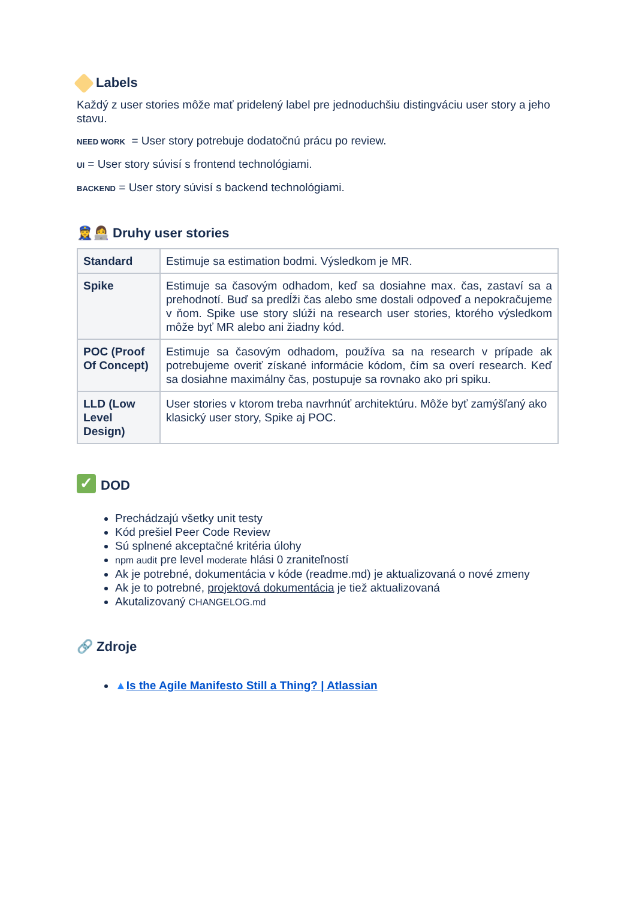Labels
Každý z user stories môže mať pridelený label pre jednoduchšiu distingváciu user story a jeho stavu.
NEED WORK = User story potrebuje dodatočnú prácu po review.
UI = User story súvisí s frontend technológiami.
BACKEND = User story súvisí s backend technológiami.
👮‍♀️👩‍💻 Druhy user stories
| Standard | Estimuje sa estimation bodmi. Výsledkom je MR. |
| Spike | Estimuje sa časovým odhadom, keď sa dosiahne max. čas, zastaví sa a prehodnotí. Buď sa predĺži čas alebo sme dostali odpoveď a nepokračujeme v ňom. Spike use story slúži na research user stories, ktorého výsledkom môže byť MR alebo ani žiadny kód. |
| POC (Proof Of Concept) | Estimuje sa časovým odhadom, používa sa na research v prípade ak potrebujeme overiť získané informácie kódom, čím sa overí research. Keď sa dosiahne maximálny čas, postupuje sa rovnako ako pri spiku. |
| LLD (Low Level Design) | User stories v ktorom treba navrhnúť architektúru. Môže byť zamýšľaný ako klasický user story, Spike aj POC. |
✓ DOD
Prechádzajú všetky unit testy
Kód prešiel Peer Code Review
Sú splnené akceptačné kritéria úlohy
npm audit pre level moderate hlási 0 zraniteľností
Ak je potrebné, dokumentácia v kóde (readme.md) je aktualizovaná o nové zmeny
Ak je to potrebné, projektová dokumentácia je tiež aktualizovaná
Akutalizovaný CHANGELOG.md
🔗 Zdroje
▲Is the Agile Manifesto Still a Thing? | Atlassian